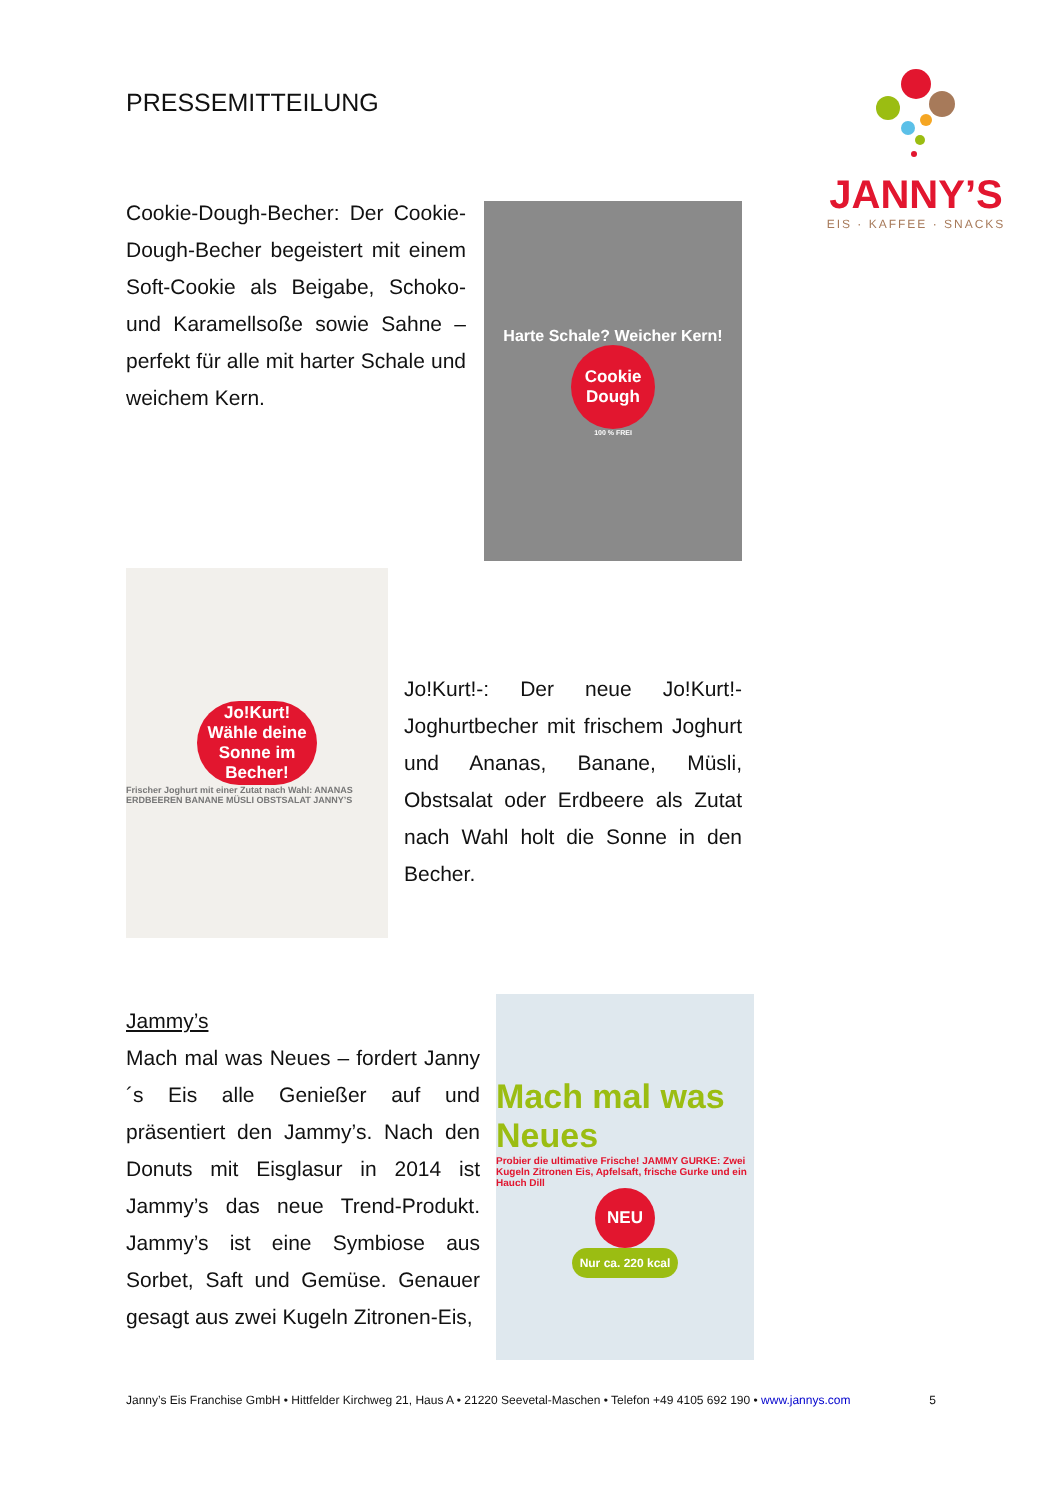PRESSEMITTEILUNG
JANNY’S
EIS · KAFFEE · SNACKS
Cookie-Dough-Becher: Der Cookie-Dough-Becher begeistert mit einem Soft-Cookie als Beigabe, Schoko- und Karamellsoße sowie Sahne – perfekt für alle mit harter Schale und weichem Kern.
Harte Schale? Weicher Kern!
Cookie Dough
100 % FREI
Jo!Kurt! Wähle deine Sonne im Becher!
Frischer Joghurt mit einer Zutat nach Wahl: ANANAS ERDBEEREN BANANE MÜSLI OBSTSALAT JANNY’S
Jo!Kurt!-: Der neue Jo!Kurt!-Joghurtbecher mit frischem Joghurt und Ananas, Banane, Müsli, Obstsalat oder Erdbeere als Zutat nach Wahl holt die Sonne in den Becher.
Jammy’s
Mach mal was Neues – fordert Janny´s Eis alle Genießer auf und präsentiert den Jammy’s. Nach den Donuts mit Eisglasur in 2014 ist Jammy’s das neue Trend-Produkt. Jammy’s ist eine Symbiose aus Sorbet, Saft und Gemüse. Genauer gesagt aus zwei Kugeln Zitronen-Eis,
Mach mal was Neues
Probier die ultimative Frische! JAMMY GURKE: Zwei Kugeln Zitronen Eis, Apfelsaft, frische Gurke und ein Hauch Dill
NEU
Nur ca. 220 kcal
Janny’s Eis Franchise GmbH • Hittfelder Kirchweg 21, Haus A • 21220 Seevetal-Maschen • Telefon +49 4105 692 190 • www.jannys.com 5